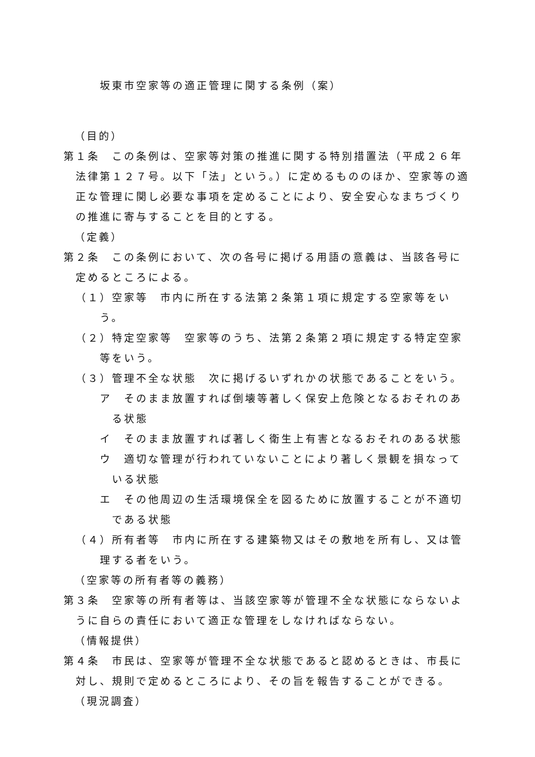坂東市空家等の適正管理に関する条例（案）
（目的）
第１条　この条例は、空家等対策の推進に関する特別措置法（平成２６年法律第１２７号。以下「法」という。）に定めるもののほか、空家等の適正な管理に関し必要な事項を定めることにより、安全安心なまちづくりの推進に寄与することを目的とする。
（定義）
第２条　この条例において、次の各号に掲げる用語の意義は、当該各号に定めるところによる。
（１）空家等　市内に所在する法第２条第１項に規定する空家等をいう。
（２）特定空家等　空家等のうち、法第２条第２項に規定する特定空家等をいう。
（３）管理不全な状態　次に掲げるいずれかの状態であることをいう。
ア　そのまま放置すれば倒壊等著しく保安上危険となるおそれのある状態
イ　そのまま放置すれば著しく衛生上有害となるおそれのある状態
ウ　適切な管理が行われていないことにより著しく景観を損なっている状態
エ　その他周辺の生活環境保全を図るために放置することが不適切である状態
（４）所有者等　市内に所在する建築物又はその敷地を所有し、又は管理する者をいう。
（空家等の所有者等の義務）
第３条　空家等の所有者等は、当該空家等が管理不全な状態にならないように自らの責任において適正な管理をしなければならない。
（情報提供）
第４条　市民は、空家等が管理不全な状態であると認めるときは、市長に対し、規則で定めるところにより、その旨を報告することができる。
（現況調査）